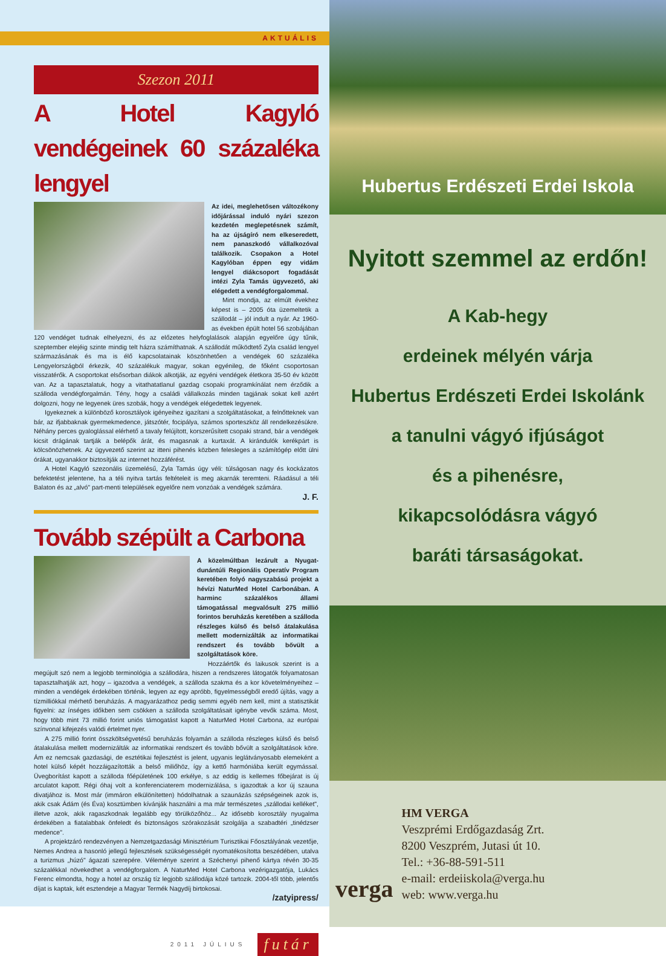AKTUÁLIS
Szezon 2011
A Hotel Kagyló vendégeinek 60 százaléka lengyel
Az idei, meglehetősen változékony időjárással induló nyári szezon kezdetén meglepetésnek számít, ha az újságíró nem elkeseredett, nem panaszkodó vállalkozóval találkozik. Csopakon a Hotel Kagylóban éppen egy vidám lengyel diákcsoport fogadását intézi Zyla Tamás ügyvezető, aki elégedett a vendégforgalommal.
Mint mondja, az elmúlt évekhez képest is – 2005 óta üzemeltetik a szállodát – jól indult a nyár. Az 1960-as években épült hotel 56 szobájában 120 vendéget tudnak elhelyezni, és az előzetes helyfoglalások alapján egyelőre úgy tűnik, szeptember elejéig szinte mindig telt házra számíthatnak. A szállodát működtető Zyla család lengyel származásának és ma is élő kapcsolatainak köszönhetően a vendégek 60 százaléka Lengyelországból érkezik, 40 százalékuk magyar, sokan egyénileg, de főként csoportosan visszatérők. A csoportokat elsősorban diákok alkotják, az egyéni vendégek életkora 35-50 év között van. Az a tapasztalatuk, hogy a vitathatatlanul gazdag csopaki programkínálat nem érződik a szálloda vendégforgalmán. Tény, hogy a családi vállalkozás minden tagjának sokat kell azért dolgozni, hogy ne legyenek üres szobák, hogy a vendégek elégedettek legyenek.
Igyekeznek a különböző korosztályok igényeihez igazítani a szolgáltatásokat, a felnőtteknek van bár, az ifjabbaknak gyermekmedence, játszótér, focipálya, számos sporteszköz áll rendelkezésükre. Néhány perces gyaloglással elérhető a tavaly felújított, korszerűsített csopaki strand, bár a vendégek kicsit drágának tartják a belépők árát, és magasnak a kurtaxát. A kirándulók kerékpárt is kölcsönözhetnek. Az ügyvezető szerint az itteni pihenés közben felesleges a számítógép előtt ülni órákat, ugyanakkor biztosítják az internet hozzáférést.
A Hotel Kagyló szezonális üzemelésű, Zyla Tamás úgy véli: túlságosan nagy és kockázatos befektetést jelentene, ha a téli nyitva tartás feltételeit is meg akarnák teremteni. Ráadásul a téli Balaton és az „alvó" part-menti települések egyelőre nem vonzóak a vendégek számára.
J. F.
Tovább szépült a Carbona
A közelmúltban lezárult a Nyugat-dunántúli Regionális Operatív Program keretében folyó nagyszabású projekt a hévízi NaturMed Hotel Carbonában. A harminc százalékos állami támogatással megvalósult 275 millió forintos beruházás keretében a szálloda részleges külső és belső átalakulása mellett modernizálták az informatikai rendszert és tovább bővült a szolgáltatások köre.
Hozzáértők és laikusok szerint is a megújult szó nem a legjobb terminológia a szállodára, hiszen a rendszeres látogatók folyamatosan tapasztalhatják azt, hogy – igazodva a vendégek, a szálloda szakma és a kor követelményeihez – minden a vendégek érdekében történik, legyen az egy apróbb, figyelmességből eredő újítás, vagy a tízmilliókkal mérhető beruházás. A magyarázathoz pedig semmi egyéb nem kell, mint a statisztikát figyelni: az ínséges időkben sem csökken a szálloda szolgáltatásait igénybe vevők száma. Most, hogy több mint 73 millió forint uniós támogatást kapott a NaturMed Hotel Carbona, az európai színvonal kifejezés valódi értelmet nyer.
A 275 millió forint összköltségvetésű beruházás folyamán a szálloda részleges külső és belső átalakulása mellett modernizálták az informatikai rendszert és tovább bővült a szolgáltatások köre. Ám ez nemcsak gazdasági, de esztétikai fejlesztést is jelent, ugyanis leglátványosabb elemeként a hotel külső képét hozzáigazították a belső miliőhöz, így a kettő harmóniába került egymással. Üvegborítást kapott a szálloda főépületének 100 erkélye, s az eddig is kellemes főbejárat is új arculatot kapott. Régi óhaj volt a konferenciaterem modernizálása, s igazodtak a kor új szauna divatjához is. Most már (immáron elkülönítetten) hódolhatnak a szaunázás szépségeinek azok is, akik csak Ádám (és Éva) kosztümben kívánják használni a ma már természetes „szállodai kelléket", illetve azok, akik ragaszkodnak legalább egy törülközőhöz... Az idősebb korosztály nyugalma érdekében a fiatalabbak önfeledt és biztonságos szórakozását szolgálja a szabadtéri „tinédzser medence".
A projektzáró rendezvényen a Nemzetgazdasági Minisztérium Turisztikai Főosztályának vezetője, Nemes Andrea a hasonló jellegű fejlesztések szükségességét nyomatékosította beszédében, utalva a turizmus „húzó" ágazati szerepére. Véleménye szerint a Széchenyi pihenő kártya révén 30-35 százalékkal növekedhet a vendégforgalom. A NaturMed Hotel Carbona vezérigazgatója, Lukács Ferenc elmondta, hogy a hotel az ország tíz legjobb szállodája közé tartozik. 2004-től több, jelentős díjat is kaptak, két esztendeje a Magyar Termék Nagydíj birtokosai.
/zatyipress/
2011 JÚLIUS futár
Hubertus Erdészeti Erdei Iskola
Nyitott szemmel az erdőn!
A Kab-hegy
erdeinek mélyén várja
Hubertus Erdészeti Erdei Iskolánk
a tanulni vágyó ifjúságot
és a pihenésre,
kikapcsolódásra vágyó
baráti társaságokat.
verga
HM VERGA
Veszprémi Erdőgazdaság Zrt.
8200 Veszprém, Jutasi út 10.
Tel.: +36-88-591-511
e-mail: erdeiiskola@verga.hu
web: www.verga.hu